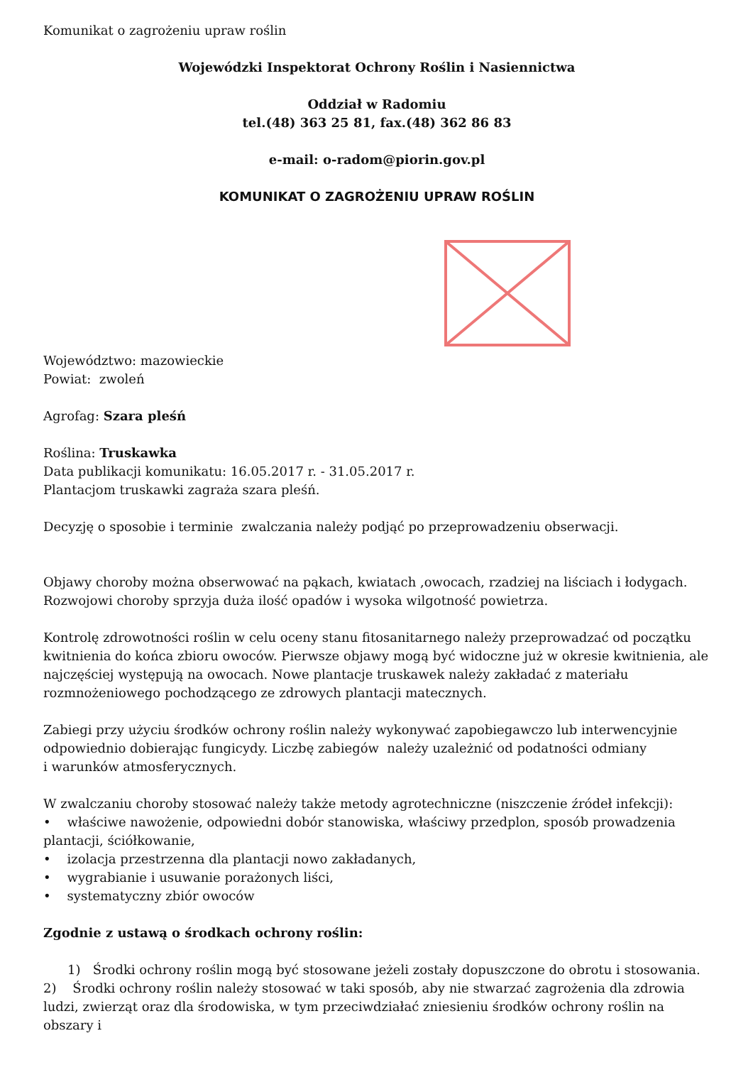Komunikat o zagrożeniu upraw roślin
Wojewódzki Inspektorat Ochrony Roślin i Nasiennictwa
Oddział w Radomiu
tel.(48) 363 25 81, fax.(48) 362 86 83
e-mail: o-radom@piorin.gov.pl
KOMUNIKAT O ZAGROŻENIU UPRAW ROŚLIN
Województwo: mazowieckie
Powiat: zwoleń
Agrofag: Szara pleśń
Roślina: Truskawka
Data publikacji komunikatu: 16.05.2017 r. - 31.05.2017 r.
Plantacjom truskawki zagraża szara pleśń.
Decyzję o sposobie i terminie zwalczania należy podjąć po przeprowadzeniu obserwacji.
Objawy choroby można obserwować na pąkach, kwiatach ,owocach, rzadziej na liściach i łodygach.
Rozwojowi choroby sprzyja duża ilość opadów i wysoka wilgotność powietrza.
Kontrolę zdrowotności roślin w celu oceny stanu fitosanitarnego należy przeprowadzać od początku kwitnienia do końca zbioru owoców. Pierwsze objawy mogą być widoczne już w okresie kwitnienia, ale najczęściej występują na owocach. Nowe plantacje truskawek należy zakładać z materiału rozmnożeniowego pochodzącego ze zdrowych plantacji matecznych.
Zabiegi przy użyciu środków ochrony roślin należy wykonywać zapobiegawczo lub interwencyjnie odpowiednio dobierając fungicydy. Liczbę zabiegów należy uzależnić od podatności odmiany
i warunków atmosferycznych.
W zwalczaniu choroby stosować należy także metody agrotechniczne (niszczenie źródeł infekcji):
• właściwe nawożenie, odpowiedni dobór stanowiska, właściwy przedplon, sposób prowadzenia plantacji, ściółkowanie,
• izolacja przestrzenna dla plantacji nowo zakładanych,
• wygrabianie i usuwanie porażonych liści,
• systematyczny zbiór owoców
Zgodnie z ustawą o środkach ochrony roślin:
1) Środki ochrony roślin mogą być stosowane jeżeli zostały dopuszczone do obrotu i stosowania.
2) Środki ochrony roślin należy stosować w taki sposób, aby nie stwarzać zagrożenia dla zdrowia ludzi, zwierząt oraz dla środowiska, w tym przeciwdziałać zniesieniu środków ochrony roślin na obszary i